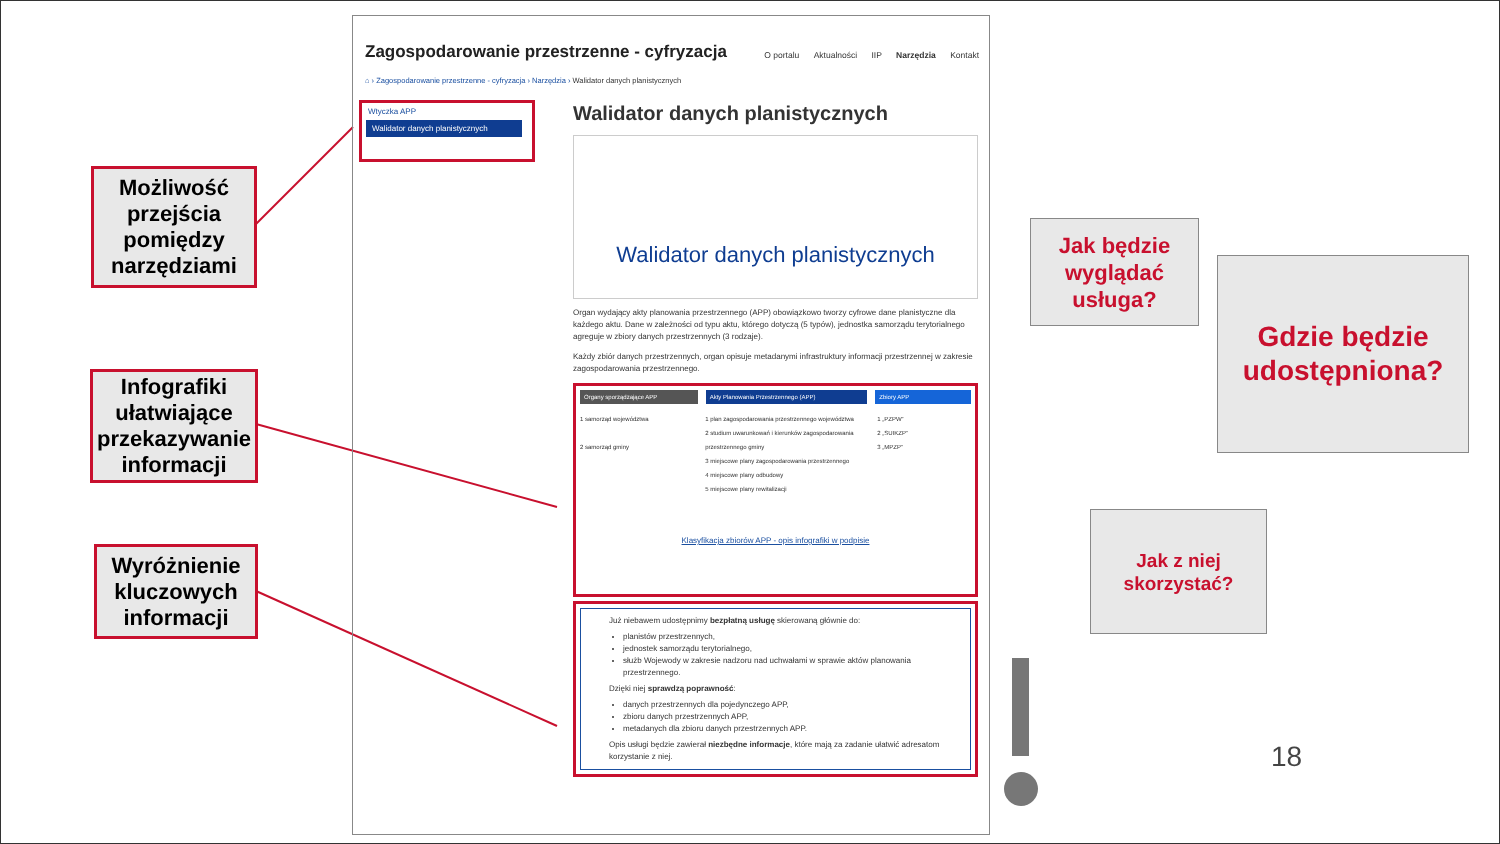Możliwość przejścia pomiędzy narzędziami
Infografiki ułatwiające przekazywanie informacji
Wyróżnienie kluczowych informacji
Zagospodarowanie przestrzenne - cyfryzacja
O portalu Aktualności IIP Narzędzia Kontakt
⌂ › Zagospodarowanie przestrzenne - cyfryzacja › Narzędzia › Walidator danych planistycznych
Wtyczka APP
Walidator danych planistycznych
Walidator danych planistycznych
Walidator danych planistycznych
Organ wydający akty planowania przestrzennego (APP) obowiązkowo tworzy cyfrowe dane planistyczne dla każdego aktu. Dane w zależności od typu aktu, którego dotyczą (5 typów), jednostka samorządu terytorialnego agreguje w zbiory danych przestrzennych (3 rodzaje).
Każdy zbiór danych przestrzennych, organ opisuje metadanymi infrastruktury informacji przestrzennej w zakresie zagospodarowania przestrzennego.
Organy sporządzające APP Akty Planowania Przestrzennego (APP)
Zbiory APP
1 samorząd województwa
2 samorząd gminy
1 plan zagospodarowania przestrzennego województwa
2 studium uwarunkowań i kierunków zagospodarowania przestrzennego gminy
3 miejscowe plany zagospodarowania przestrzennego
4 miejscowe plany odbudowy
5 miejscowe plany rewitalizacji
1 „PZPW”
2 „SUIKZP”
3 „MPZP”
Klasyfikacja zbiorów APP - opis infografiki w podpisie
Już niebawem udostępnimy bezpłatną usługę skierowaną głównie do:
planistów przestrzennych,
jednostek samorządu terytorialnego,
służb Wojewody w zakresie nadzoru nad uchwałami w sprawie aktów planowania przestrzennego.
Dzięki niej sprawdzą poprawność:
danych przestrzennych dla pojedynczego APP,
zbioru danych przestrzennych APP,
metadanych dla zbioru danych przestrzennych APP.
Opis usługi będzie zawierał niezbędne informacje, które mają za zadanie ułatwić adresatom korzystanie z niej.
Jak będzie wyglądać usługa?
Gdzie będzie udostępniona?
Jak z niej skorzystać?
18